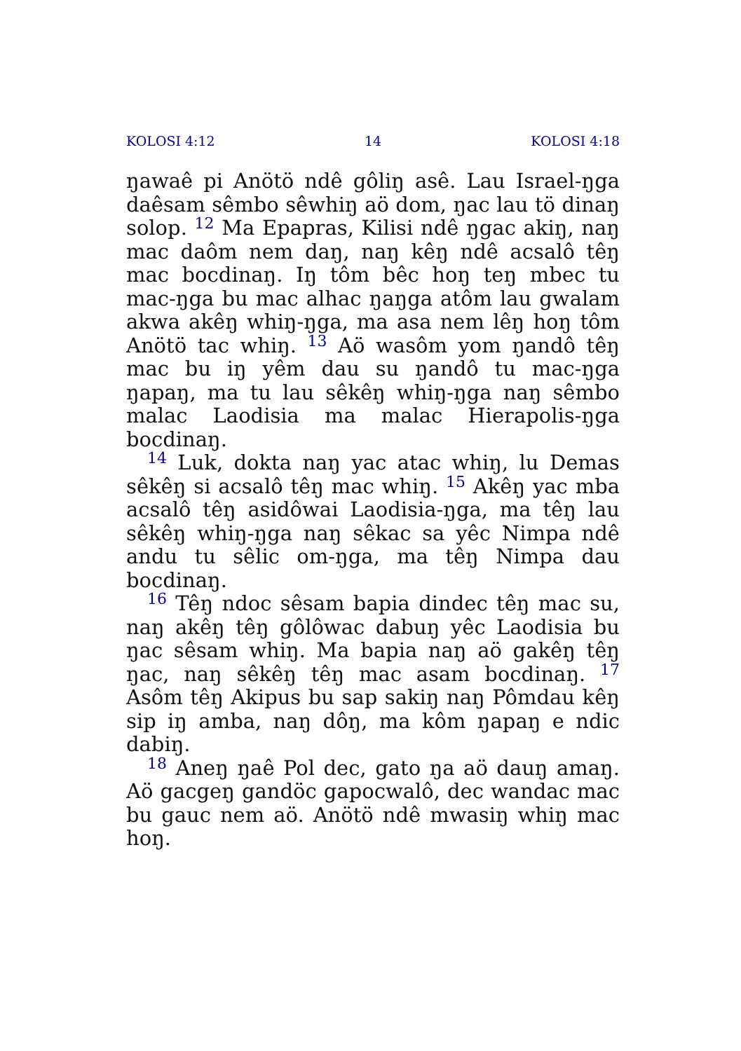KOLOSI 4:12 14 KOLOSI 4:18
ŋawaê pi Anötö ndê gôliŋ asê. Lau Israel-ŋga daêsam sêmbo sêwhiŋ aö dom, ŋac lau tö dinaŋ solop. <sup>12</sup> Ma Epapras, Kilisi ndê ŋgac akiŋ, naŋ mac daôm nem daŋ, naŋ kêŋ ndê acsalô têŋ mac bocdinaŋ. Iŋ tôm bêc hoŋ teŋ mbec tu mac-ŋga bu mac alhac ŋaŋga atôm lau gwalam akwa akêŋ whiŋ-ŋga, ma asa nem lêŋ hoŋ tôm Anötö tac whiŋ. <sup>13</sup> Aö wasôm yom ŋandô têŋ mac bu iŋ yêm dau su ŋandô tu mac-ŋga ŋapaŋ, ma tu lau sêkêŋ whiŋ-ŋga naŋ sêmbo malac Laodisia ma malac Hierapolis-ŋga bocdinaŋ.
<sup>14</sup> Luk, dokta naŋ yac atac whiŋ, lu Demas sêkêŋ si acsalô têŋ mac whiŋ. <sup>15</sup> Akêŋ yac mba acsalô têŋ asidôwai Laodisia-ŋga, ma têŋ lau sêkêŋ whiŋ-ŋga naŋ sêkac sa yêc Nimpa ndê andu tu sêlic om-ŋga, ma têŋ Nimpa dau bocdinaŋ.
<sup>16</sup> Têŋ ndoc sêsam bapia dindec têŋ mac su, naŋ akêŋ têŋ gôlôwac dabuŋ yêc Laodisia bu ŋac sêsam whiŋ. Ma bapia naŋ aö gakêŋ têŋ ŋac, naŋ sêkêŋ têŋ mac asam bocdinaŋ. <sup>17</sup> Asôm têŋ Akipus bu sap sakiŋ naŋ Pômdau kêŋ sip iŋ amba, naŋ dôŋ, ma kôm ŋapaŋ e ndic dabiŋ.
<sup>18</sup> Aneŋ ŋaê Pol dec, gato ŋa aö dauŋ amaŋ. Aö gacgeŋ gandöc gapocwalô, dec wandac mac bu gauc nem aö. Anötö ndê mwasiŋ whiŋ mac hoŋ.